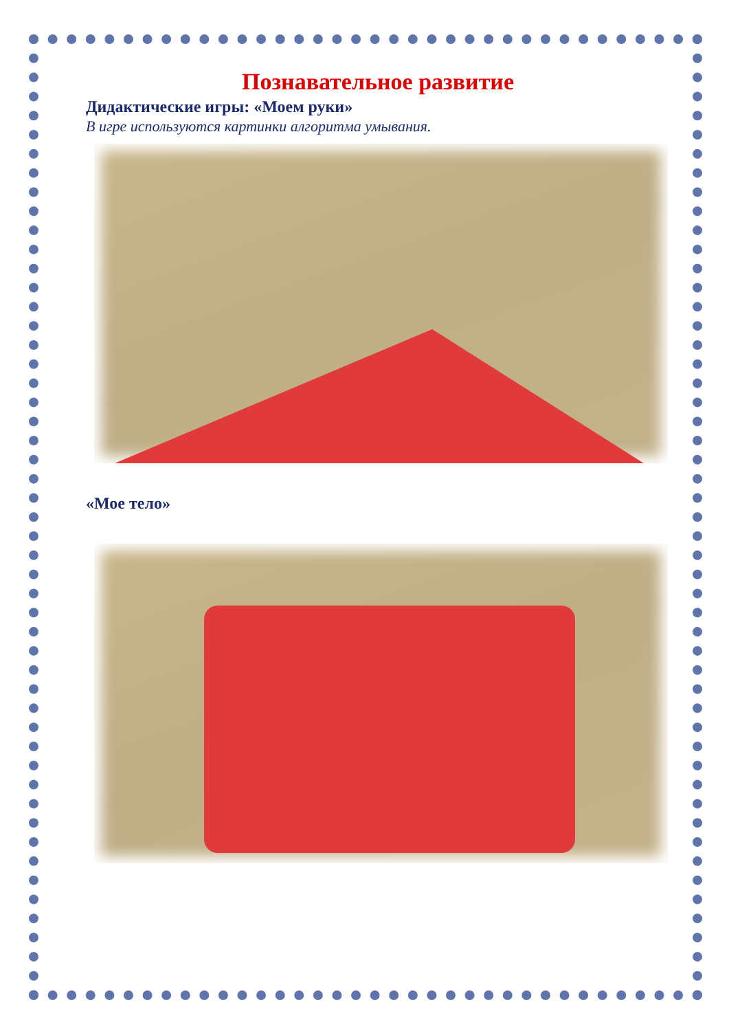Познавательное развитие
Дидактические игры: «Моем руки»
В игре используются картинки алгоритма умывания.
«Мое тело»